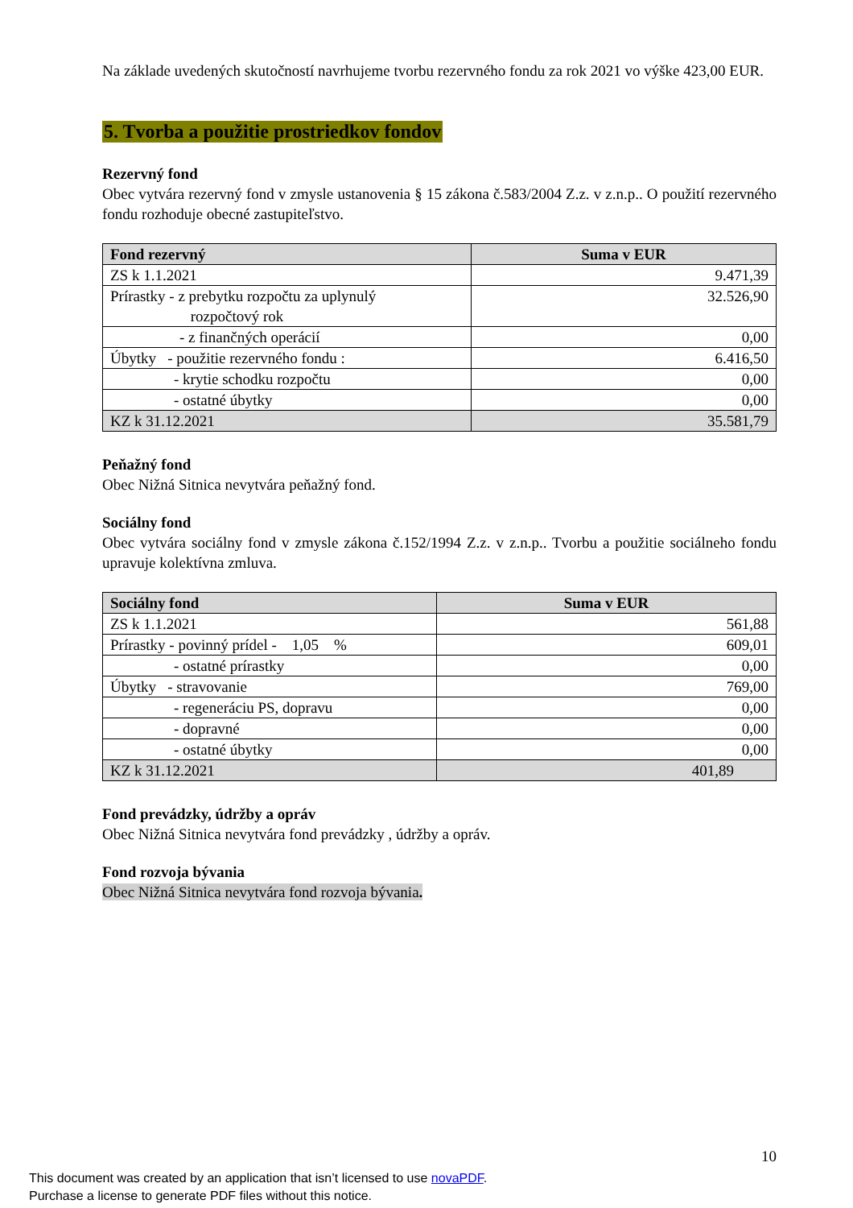Na základe uvedených skutočností navrhujeme tvorbu rezervného fondu za rok 2021 vo výške 423,00 EUR.
5. Tvorba a použitie prostriedkov fondov
Rezervný fond
Obec vytvára rezervný fond v zmysle ustanovenia § 15 zákona č.583/2004 Z.z. v z.n.p.. O použití rezervného fondu rozhoduje obecné zastupiteľstvo.
| Fond rezervný | Suma v EUR |
| --- | --- |
| ZS k 1.1.2021 | 9.471,39 |
| Prírastky - z prebytku rozpočtu za uplynulý rozpočtový rok | 32.526,90 |
| - z finančných operácií | 0,00 |
| Úbytky - použitie rezervného fondu : | 6.416,50 |
| - krytie schodku rozpočtu | 0,00 |
| - ostatné úbytky | 0,00 |
| KZ k 31.12.2021 | 35.581,79 |
Peňažný fond
Obec Nižná Sitnica nevytvára peňažný fond.
Sociálny fond
Obec vytvára sociálny fond v zmysle zákona č.152/1994 Z.z. v z.n.p.. Tvorbu a použitie sociálneho fondu upravuje kolektívna zmluva.
| Sociálny fond | Suma v EUR |
| --- | --- |
| ZS k 1.1.2021 | 561,88 |
| Prírastky - povinný prídel - 1,05 % | 609,01 |
| - ostatné prírastky | 0,00 |
| Úbytky - stravovanie | 769,00 |
| - regeneráciu PS, dopravu | 0,00 |
| - dopravné | 0,00 |
| - ostatné úbytky | 0,00 |
| KZ k 31.12.2021 | 401,89 |
Fond prevádzky, údržby a opráv
Obec Nižná Sitnica nevytvára fond prevádzky , údržby a opráv.
Fond rozvoja bývania
Obec Nižná Sitnica nevytvára fond rozvoja bývania.
10
This document was created by an application that isn’t licensed to use novaPDF.
Purchase a license to generate PDF files without this notice.